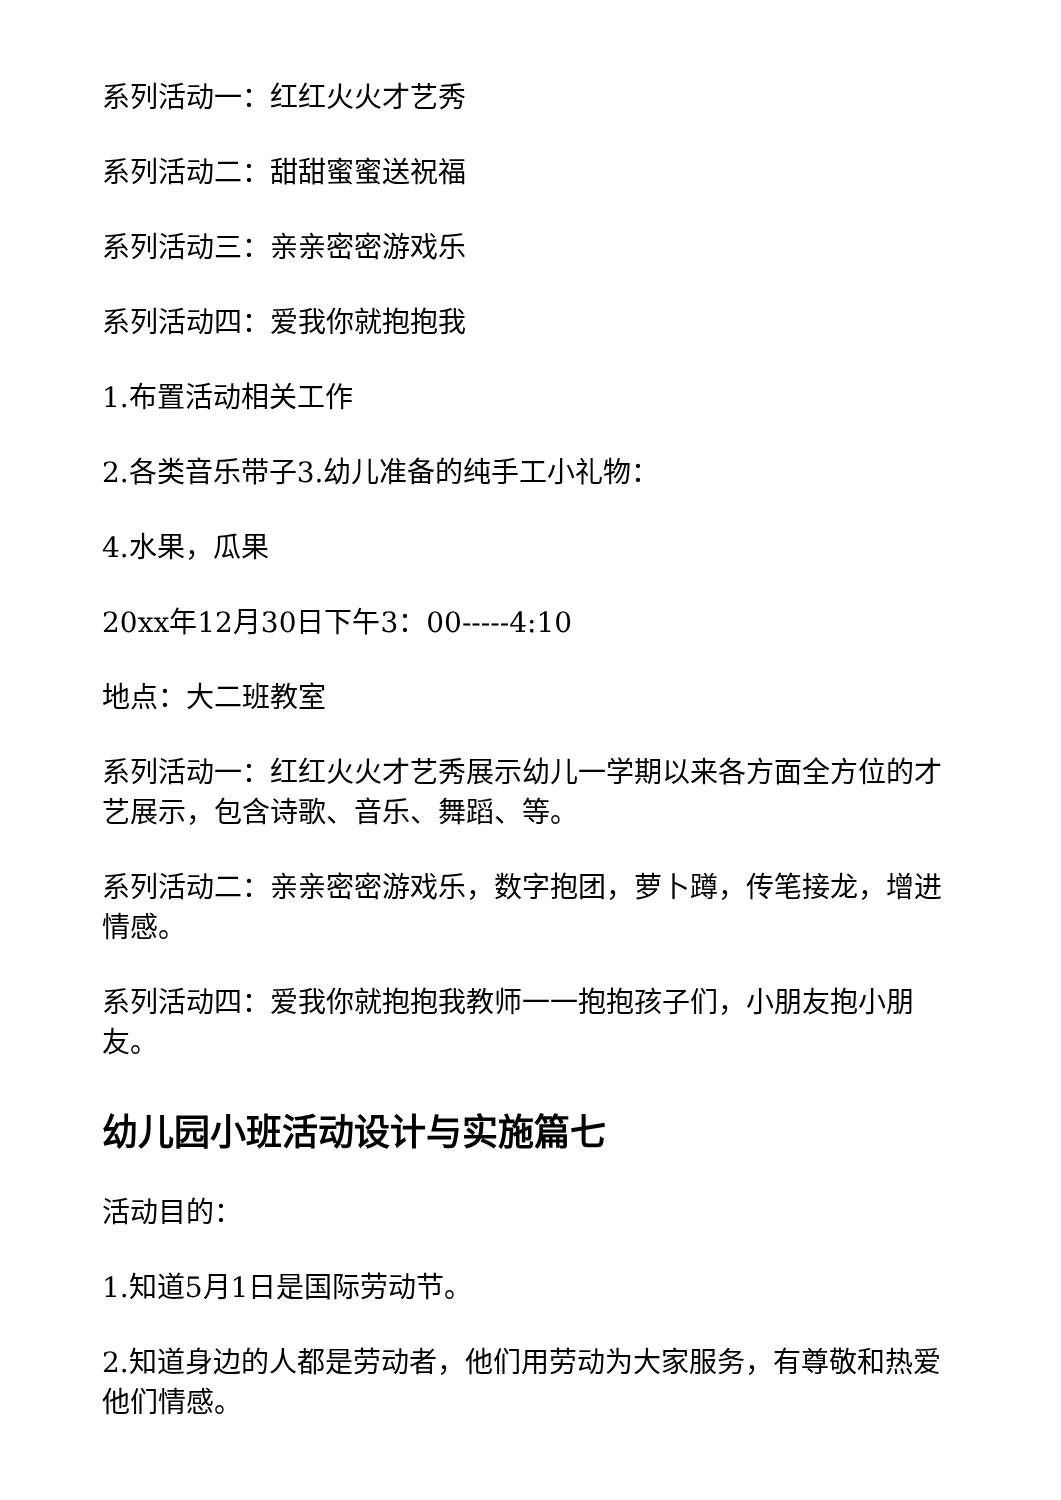系列活动一：红红火火才艺秀
系列活动二：甜甜蜜蜜送祝福
系列活动三：亲亲密密游戏乐
系列活动四：爱我你就抱抱我
1.布置活动相关工作
2.各类音乐带子3.幼儿准备的纯手工小礼物：
4.水果，瓜果
20xx年12月30日下午3：00-----4:10
地点：大二班教室
系列活动一：红红火火才艺秀展示幼儿一学期以来各方面全方位的才艺展示，包含诗歌、音乐、舞蹈、等。
系列活动二：亲亲密密游戏乐，数字抱团，萝卜蹲，传笔接龙，增进情感。
系列活动四：爱我你就抱抱我教师一一抱抱孩子们，小朋友抱小朋友。
幼儿园小班活动设计与实施篇七
活动目的：
1.知道5月1日是国际劳动节。
2.知道身边的人都是劳动者，他们用劳动为大家服务，有尊敬和热爱他们情感。